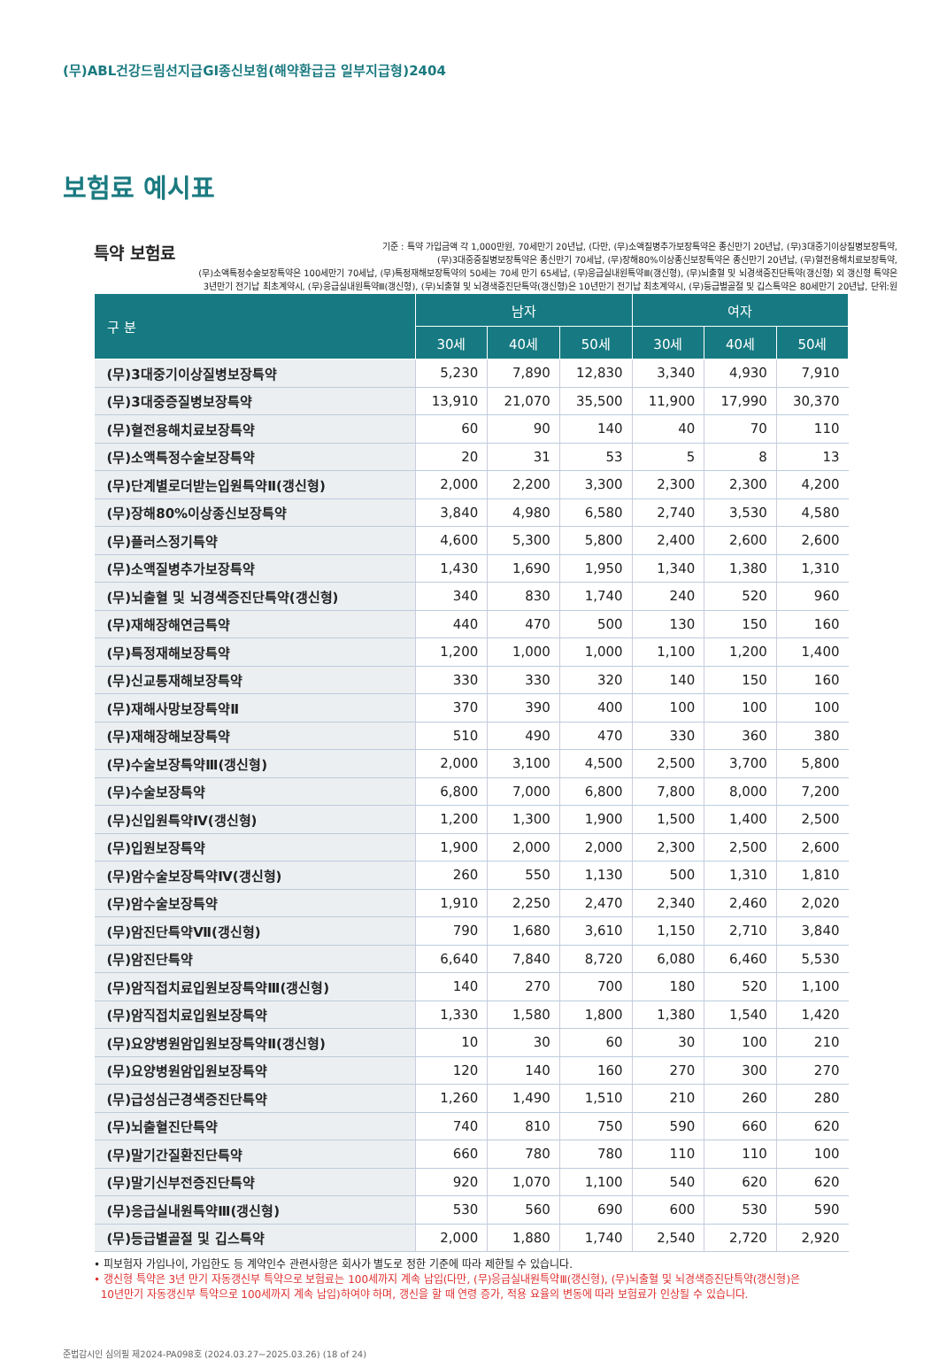(무)ABL건강드림선지급GI종신보험(해약환급금 일부지급형)2404
보험료 예시표
특약 보험료
기준 : 특약 가입금액 각 1,000만원, 70세만기 20년납, (다만, (무)소액질병추가보장특약은 종신만기 20년납, (무)3대중기이상질병보장특약,
(무)3대중증질병보장특약은 종신만기 70세납, (무)장해80%이상종신보장특약은 종신만기 20년납, (무)혈전용해치료보장특약,
(무)소액특정수술보장특약은 100세만기 70세납, (무)특정재해보장특약의 50세는 70세 만기 65세납, (무)응급실내원특약Ⅲ(갱신형), (무)뇌출혈 및 뇌경색증진단특약(갱신형) 외 갱신형 특약은
3년만기 전기납 최초계약시, (무)응급실내원특약Ⅲ(갱신형), (무)뇌출혈 및 뇌경색증진단특약(갱신형)은 10년만기 전기납 최초계약시, (무)등급별골절 및 깁스특약은 80세만기 20년납, 단위:원
| 구 분 | 남자 | | | 여자 | | |
| --- | --- | --- | --- | --- | --- | --- |
| | 30세 | 40세 | 50세 | 30세 | 40세 | 50세 |
| (무)3대중기이상질병보장특약 | 5,230 | 7,890 | 12,830 | 3,340 | 4,930 | 7,910 |
| (무)3대중증질병보장특약 | 13,910 | 21,070 | 35,500 | 11,900 | 17,990 | 30,370 |
| (무)혈전용해치료보장특약 | 60 | 90 | 140 | 40 | 70 | 110 |
| (무)소액특정수술보장특약 | 20 | 31 | 53 | 5 | 8 | 13 |
| (무)단계별로더받는입원특약Ⅱ(갱신형) | 2,000 | 2,200 | 3,300 | 2,300 | 2,300 | 4,200 |
| (무)장해80%이상종신보장특약 | 3,840 | 4,980 | 6,580 | 2,740 | 3,530 | 4,580 |
| (무)플러스정기특약 | 4,600 | 5,300 | 5,800 | 2,400 | 2,600 | 2,600 |
| (무)소액질병추가보장특약 | 1,430 | 1,690 | 1,950 | 1,340 | 1,380 | 1,310 |
| (무)뇌출혈 및 뇌경색증진단특약(갱신형) | 340 | 830 | 1,740 | 240 | 520 | 960 |
| (무)재해장해연금특약 | 440 | 470 | 500 | 130 | 150 | 160 |
| (무)특정재해보장특약 | 1,200 | 1,000 | 1,000 | 1,100 | 1,200 | 1,400 |
| (무)신교통재해보장특약 | 330 | 330 | 320 | 140 | 150 | 160 |
| (무)재해사망보장특약Ⅱ | 370 | 390 | 400 | 100 | 100 | 100 |
| (무)재해장해보장특약 | 510 | 490 | 470 | 330 | 360 | 380 |
| (무)수술보장특약Ⅲ(갱신형) | 2,000 | 3,100 | 4,500 | 2,500 | 3,700 | 5,800 |
| (무)수술보장특약 | 6,800 | 7,000 | 6,800 | 7,800 | 8,000 | 7,200 |
| (무)신입원특약Ⅳ(갱신형) | 1,200 | 1,300 | 1,900 | 1,500 | 1,400 | 2,500 |
| (무)입원보장특약 | 1,900 | 2,000 | 2,000 | 2,300 | 2,500 | 2,600 |
| (무)암수술보장특약Ⅳ(갱신형) | 260 | 550 | 1,130 | 500 | 1,310 | 1,810 |
| (무)암수술보장특약 | 1,910 | 2,250 | 2,470 | 2,340 | 2,460 | 2,020 |
| (무)암진단특약Ⅶ(갱신형) | 790 | 1,680 | 3,610 | 1,150 | 2,710 | 3,840 |
| (무)암진단특약 | 6,640 | 7,840 | 8,720 | 6,080 | 6,460 | 5,530 |
| (무)암직접치료입원보장특약Ⅲ(갱신형) | 140 | 270 | 700 | 180 | 520 | 1,100 |
| (무)암직접치료입원보장특약 | 1,330 | 1,580 | 1,800 | 1,380 | 1,540 | 1,420 |
| (무)요양병원암입원보장특약Ⅱ(갱신형) | 10 | 30 | 60 | 30 | 100 | 210 |
| (무)요양병원암입원보장특약 | 120 | 140 | 160 | 270 | 300 | 270 |
| (무)급성심근경색증진단특약 | 1,260 | 1,490 | 1,510 | 210 | 260 | 280 |
| (무)뇌출혈진단특약 | 740 | 810 | 750 | 590 | 660 | 620 |
| (무)말기간질환진단특약 | 660 | 780 | 780 | 110 | 110 | 100 |
| (무)말기신부전증진단특약 | 920 | 1,070 | 1,100 | 540 | 620 | 620 |
| (무)응급실내원특약Ⅲ(갱신형) | 530 | 560 | 690 | 600 | 530 | 590 |
| (무)등급별골절 및 깁스특약 | 2,000 | 1,880 | 1,740 | 2,540 | 2,720 | 2,920 |
• 피보험자 가입나이, 가입한도 등 계약인수 관련사항은 회사가 별도로 정한 기준에 따라 제한될 수 있습니다.
• 갱신형 특약은 3년 만기 자동갱신부 특약으로 보험료는 100세까지 계속 납입(다만, (무)응급실내원특약Ⅲ(갱신형), (무)뇌출혈 및 뇌경색증진단특약(갱신형)은
10년만기 자동갱신부 특약으로 100세까지 계속 납입)하여야 하며, 갱신을 할 때 연령 증가, 적용 요율의 변동에 따라 보험료가 인상될 수 있습니다.
준법감시인 심의필 제2024-PA098호 (2024.03.27~2025.03.26) (18 of 24)